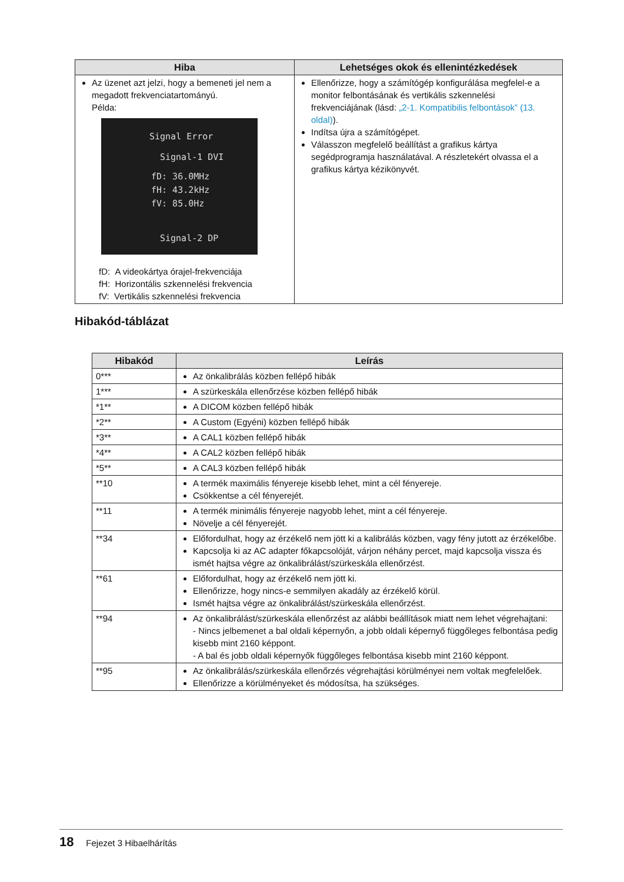| Hiba | Lehetséges okok és ellenintézkedések |
| --- | --- |
| Az üzenet azt jelzi, hogy a bemeneti jel nem a megadott frekvenciatartományú. Példa: Signal Error Signal-1 DVI fD: 36.0MHz fH: 43.2kHz fV: 85.0Hz Signal-2 DP fD: A videokártya órajel-frekvenciája fH: Horizontális szkennelési frekvencia fV: Vertikális szkennelési frekvencia | Ellenőrizze, hogy a számítógép konfigurálása megfelel-e a monitor felbontásának és vertikális szkennelési frekvenciájának (lásd: „2-1. Kompatibilis felbontások” (13. oldal) ). Indítsa újra a számítógépet. Válasszon megfelelő beállítást a grafikus kártya segédprogramja használatával. A részletekért olvassa el a grafikus kártya kézikönyvét. |
Hibakód-táblázat
| Hibakód | Leírás |
| --- | --- |
| 0*** | Az önkalibrálás közben fellépő hibák |
| 1*** | A szürkeskála ellenőrzése közben fellépő hibák |
| *1** | A DICOM közben fellépő hibák |
| *2** | A Custom (Egyéni) közben fellépő hibák |
| *3** | A CAL1 közben fellépő hibák |
| *4** | A CAL2 közben fellépő hibák |
| *5** | A CAL3 közben fellépő hibák |
| **10 | A termék maximális fényereje kisebb lehet, mint a cél fényereje. Csökkentse a cél fényerejét. |
| **11 | A termék minimális fényereje nagyobb lehet, mint a cél fényereje. Növelje a cél fényerejét. |
| **34 | Előfordulhat, hogy az érzékelő nem jött ki a kalibrálás közben, vagy fény jutott az érzékelőbe. Kapcsolja ki az AC adapter főkapcsolóját, várjon néhány percet, majd kapcsolja vissza és ismét hajtsa végre az önkalibrálást/szürkeskála ellenőrzést. |
| **61 | Előfordulhat, hogy az érzékelő nem jött ki. Ellenőrizze, hogy nincs-e semmilyen akadály az érzékelő körül. Ismét hajtsa végre az önkalibrálást/szürkeskála ellenőrzést. |
| **94 | Az önkalibrálást/szürkeskála ellenőrzést az alábbi beállítások miatt nem lehet végrehajtani: - Nincs jelbemenet a bal oldali képernyőn, a jobb oldali képernyő függőleges felbontása pedig kisebb mint 2160 képpont. - A bal és jobb oldali képernyők függőleges felbontása kisebb mint 2160 képpont. |
| **95 | Az önkalibrálás/szürkeskála ellenőrzés végrehajtási körülményei nem voltak megfelelőek. Ellenőrizze a körülményeket és módosítsa, ha szükséges. |
18 Fejezet 3 Hibaelhárítás